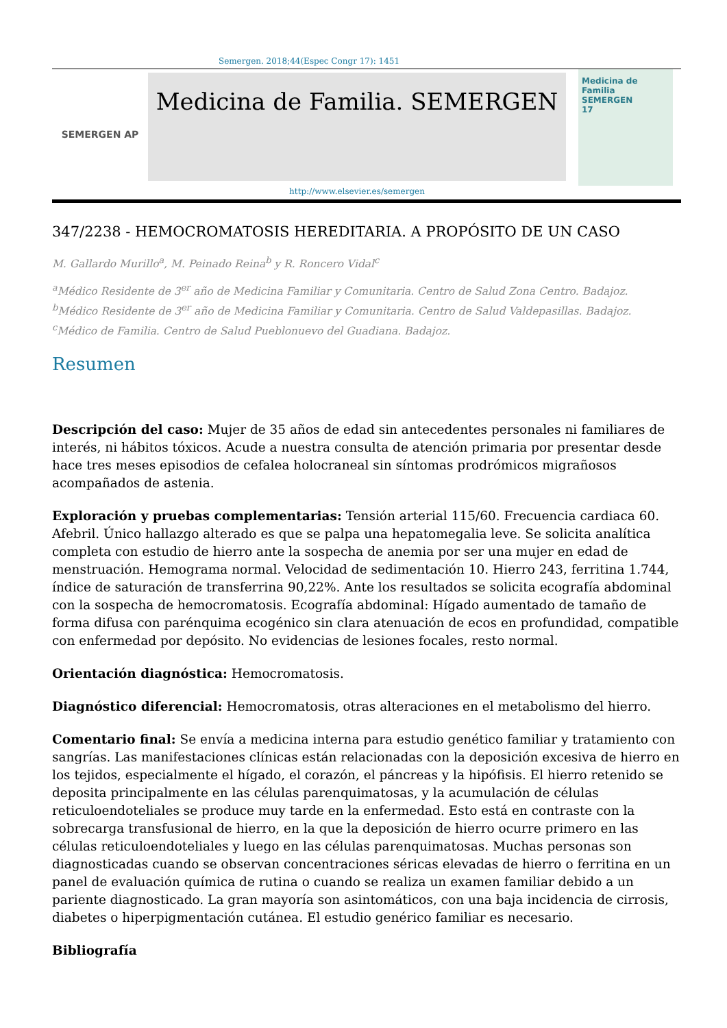Semergen. 2018;44(Espec Congr 17): 1451
SEMERGEN AP
Medicina de Familia. SEMERGEN
http://www.elsevier.es/semergen
Medicina de Familia
SEMERGEN
17
347/2238 - HEMOCROMATOSIS HEREDITARIA. A PROPÓSITO DE UN CASO
M. Gallardo Murillo<sup>a</sup>, M. Peinado Reina<sup>b</sup> y R. Roncero Vidal<sup>c</sup>
<sup>a</sup> Médico Residente de 3<sup>er</sup> año de Medicina Familiar y Comunitaria. Centro de Salud Zona Centro. Badajoz.
<sup>b</sup> Médico Residente de 3<sup>er</sup> año de Medicina Familiar y Comunitaria. Centro de Salud Valdepasillas. Badajoz.
<sup>c</sup> Médico de Familia. Centro de Salud Pueblonuevo del Guadiana. Badajoz.
Resumen
Descripción del caso: Mujer de 35 años de edad sin antecedentes personales ni familiares de interés, ni hábitos tóxicos. Acude a nuestra consulta de atención primaria por presentar desde hace tres meses episodios de cefalea holocraneal sin síntomas prodrómicos migrañosos acompañados de astenia.
Exploración y pruebas complementarias: Tensión arterial 115/60. Frecuencia cardiaca 60. Afebril. Único hallazgo alterado es que se palpa una hepatomegalia leve. Se solicita analítica completa con estudio de hierro ante la sospecha de anemia por ser una mujer en edad de menstruación. Hemograma normal. Velocidad de sedimentación 10. Hierro 243, ferritina 1.744, índice de saturación de transferrina 90,22%. Ante los resultados se solicita ecografía abdominal con la sospecha de hemocromatosis. Ecografía abdominal: Hígado aumentado de tamaño de forma difusa con parénquima ecogénico sin clara atenuación de ecos en profundidad, compatible con enfermedad por depósito. No evidencias de lesiones focales, resto normal.
Orientación diagnóstica: Hemocromatosis.
Diagnóstico diferencial: Hemocromatosis, otras alteraciones en el metabolismo del hierro.
Comentario final: Se envía a medicina interna para estudio genético familiar y tratamiento con sangrías. Las manifestaciones clínicas están relacionadas con la deposición excesiva de hierro en los tejidos, especialmente el hígado, el corazón, el páncreas y la hipófisis. El hierro retenido se deposita principalmente en las células parenquimatosas, y la acumulación de células reticuloendoteliales se produce muy tarde en la enfermedad. Esto está en contraste con la sobrecarga transfusional de hierro, en la que la deposición de hierro ocurre primero en las células reticuloendoteliales y luego en las células parenquimatosas. Muchas personas son diagnosticadas cuando se observan concentraciones séricas elevadas de hierro o ferritina en un panel de evaluación química de rutina o cuando se realiza un examen familiar debido a un pariente diagnosticado. La gran mayoría son asintomáticos, con una baja incidencia de cirrosis, diabetes o hiperpigmentación cutánea. El estudio genérico familiar es necesario.
Bibliografía